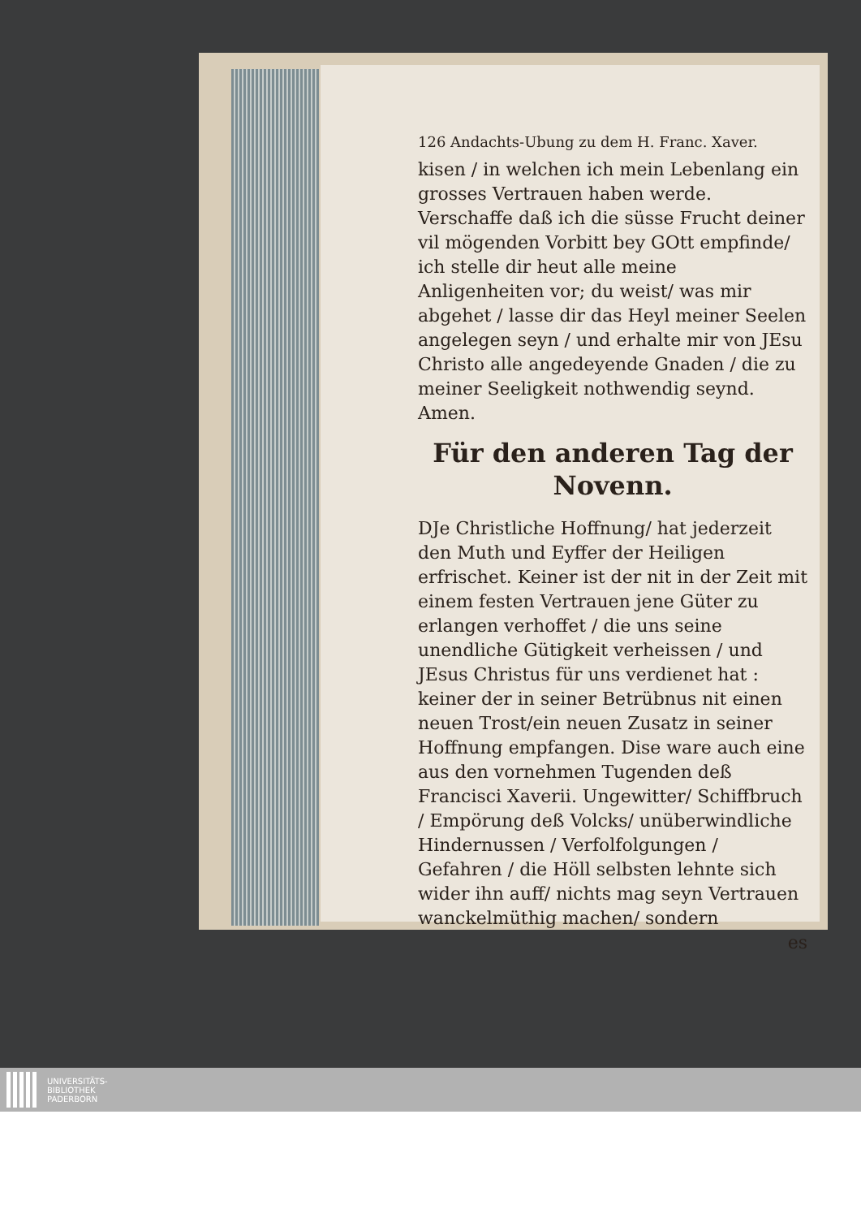126 Andachts-Ubung zu dem H. Franc. Xaver.
kisen / in welchen ich mein Lebenlang ein grosses Vertrauen haben werde. Verschaffe daß ich die süsse Frucht deiner vil mögenden Vorbitt bey GOtt empfinde/ ich stelle dir heut alle meine Anligenheiten vor; du weist/ was mir abgehet / lasse dir das Heyl meiner Seelen angelegen seyn / und erhalte mir von JEsu Christo alle angedeyende Gnaden / die zu meiner Seeligkeit nothwendig seynd. Amen.
Für den anderen Tag der Novenn.
DJe Christliche Hoffnung/ hat jederzeit den Muth und Eyffer der Heiligen erfrischet. Keiner ist der nit in der Zeit mit einem festen Vertrauen jene Güter zu erlangen verhoffet / die uns seine unendliche Gütigkeit verheissen / und JEsus Christus für uns verdienet hat : keiner der in seiner Betrübnus nit einen neuen Trost/ein neuen Zusatz in seiner Hoffnung empfangen. Dise ware auch eine aus den vornehmen Tugenden deß Francisci Xaverii. Ungewitter/ Schiffbruch / Empörung deß Volcks/ unüberwindliche Hindernussen / Verfolfolgungen / Gefahren / die Höll selbsten lehnte sich wider ihn auff/ nichts mag seyn Vertrauen wanckelmüthig machen/ sondern
es
UNIVERSITÄTS-
BIBLIOTHEK
PADERBORN